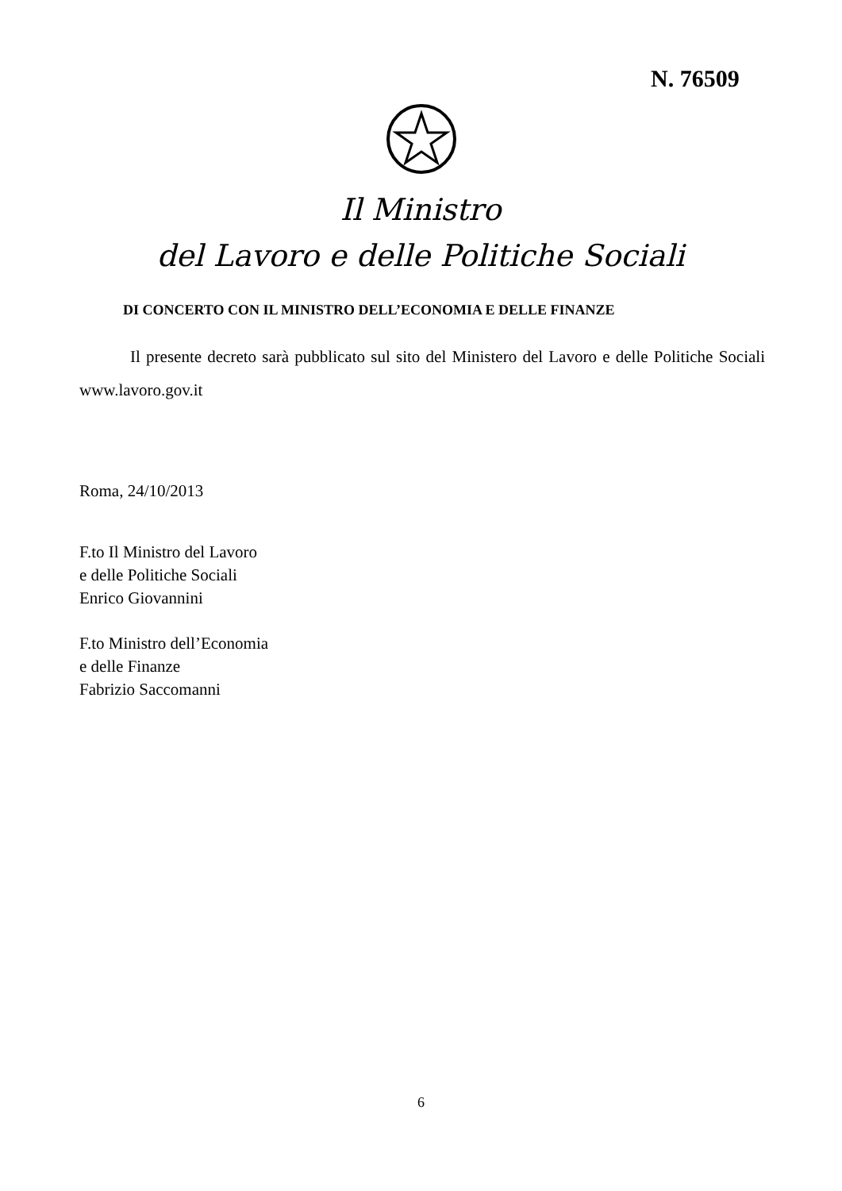N. 76509
Il Ministro
del Lavoro e delle Politiche Sociali
DI CONCERTO CON IL MINISTRO DELL’ECONOMIA E DELLE FINANZE
Il presente decreto sarà pubblicato sul sito del Ministero del Lavoro e delle Politiche Sociali www.lavoro.gov.it
Roma, 24/10/2013
F.to Il Ministro del Lavoro
e delle Politiche Sociali
Enrico Giovannini
F.to Ministro dell’Economia
e delle Finanze
Fabrizio Saccomanni
6